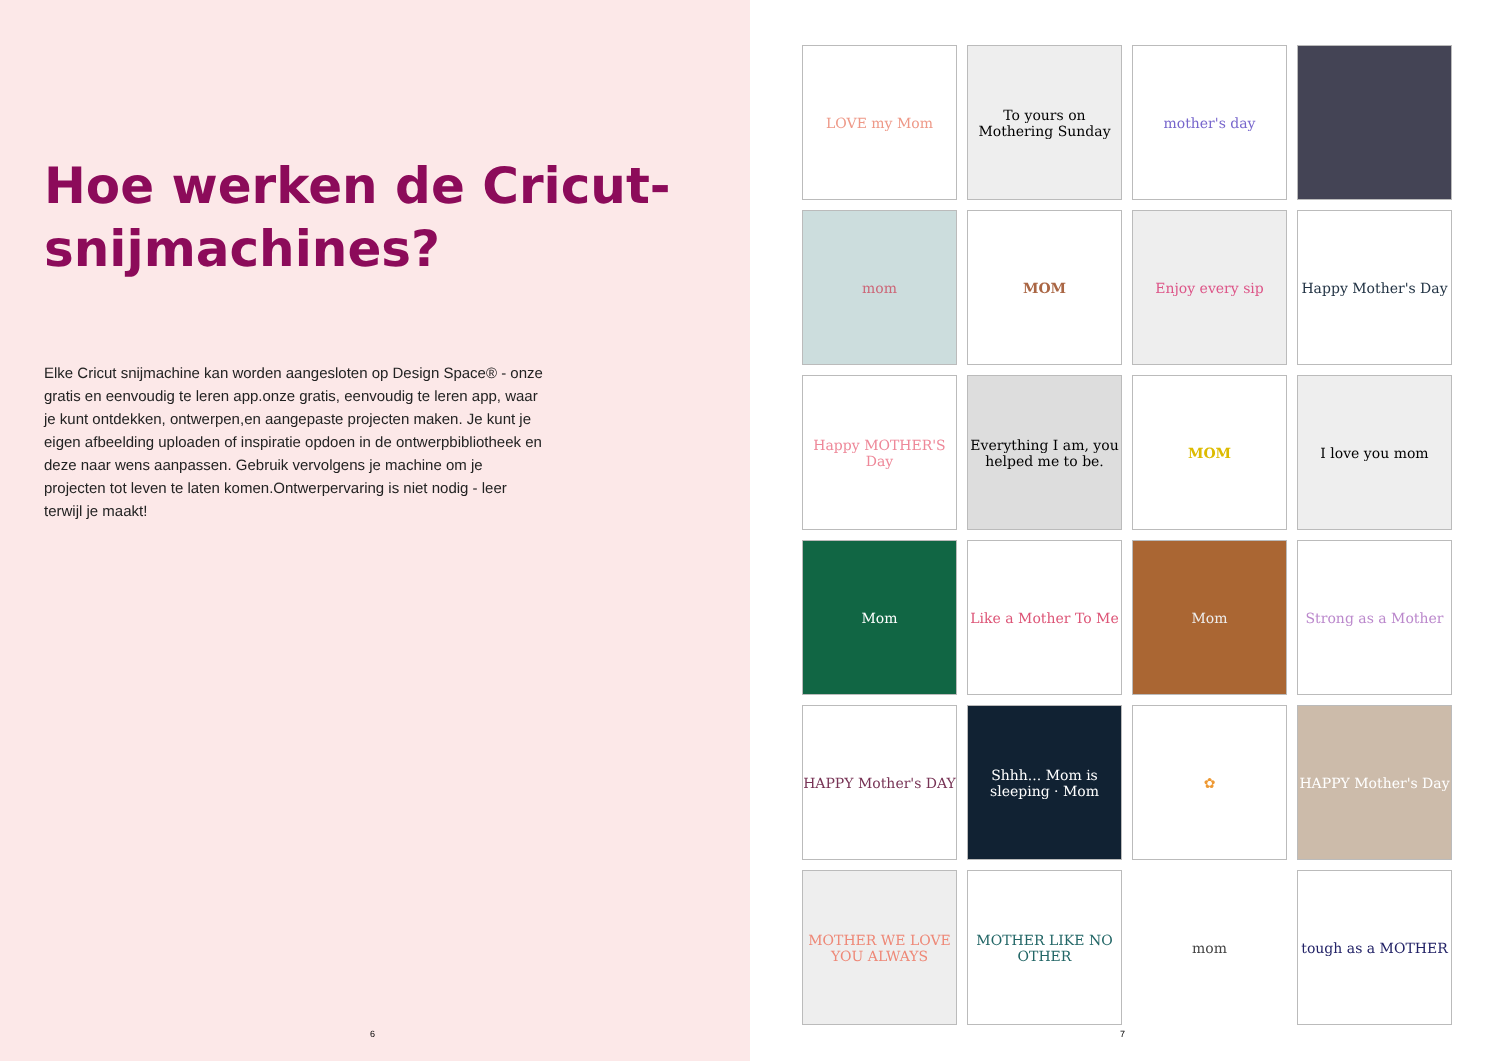Hoe werken de Cricut-snijmachines?
Elke Cricut snijmachine kan worden aangesloten op Design Space® - onze gratis en eenvoudig te leren app.onze gratis, eenvoudig te leren app, waar je kunt ontdekken, ontwerpen,en aangepaste projecten maken. Je kunt je eigen afbeelding uploaden of inspiratie opdoen in de ontwerpbibliotheek en deze naar wens aanpassen. Gebruik vervolgens je machine om je projecten tot leven te laten komen.Ontwerpervaring is niet nodig - leer terwijl je maakt!
6
LOVE my Mom
To yours on Mothering Sunday
mother's day
mom
MOM
Enjoy every sip
Happy Mother's Day
Happy MOTHER'S Day
Everything I am, you helped me to be.
MOM
I love you mom
Mom
Like a Mother To Me
Mom
Strong as a Mother
HAPPY Mother's DAY
Shhh... Mom is sleeping · Mom
✿
HAPPY Mother's Day
MOTHER WE LOVE YOU ALWAYS
MOTHER LIKE NO OTHER
mom
tough as a MOTHER
7